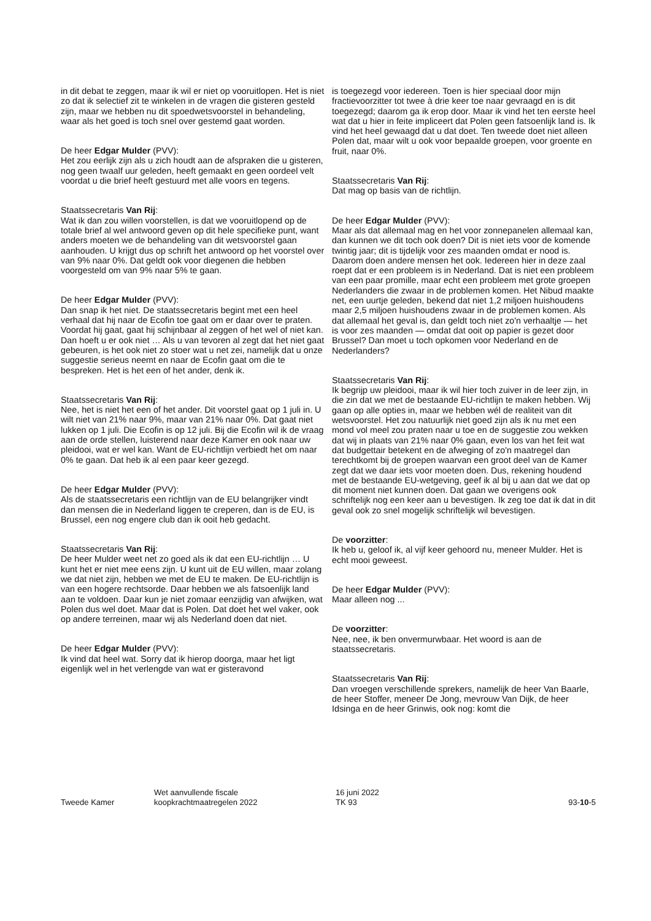in dit debat te zeggen, maar ik wil er niet op vooruitlopen. Het is niet zo dat ik selectief zit te winkelen in de vragen die gisteren gesteld zijn, maar we hebben nu dit spoedwets­voorstel in behandeling, waar als het goed is toch snel over gestemd gaat worden.
De heer Edgar Mulder (PVV):
Het zou eerlijk zijn als u zich houdt aan de afspraken die u gisteren, nog geen twaalf uur geleden, heeft gemaakt en geen oordeel velt voordat u die brief heeft gestuurd met alle voors en tegens.
Staatssecretaris Van Rij:
Wat ik dan zou willen voorstellen, is dat we vooruitlopend op de totale brief al wel antwoord geven op dit hele speci­fieke punt, want anders moeten we de behandeling van dit wetsvoorstel gaan aanhouden. U krijgt dus op schrift het antwoord op het voorstel over van 9% naar 0%. Dat geldt ook voor diegenen die hebben voorgesteld om van 9% naar 5% te gaan.
De heer Edgar Mulder (PVV):
Dan snap ik het niet. De staatssecretaris begint met een heel verhaal dat hij naar de Ecofin toe gaat om er daar over te praten. Voordat hij gaat, gaat hij schijnbaar al zeggen of het wel of niet kan. Dan hoeft u er ook niet … Als u van tevoren al zegt dat het niet gaat gebeuren, is het ook niet zo stoer wat u net zei, namelijk dat u onze suggestie serieus neemt en naar de Ecofin gaat om die te bespreken. Het is het een of het ander, denk ik.
Staatssecretaris Van Rij:
Nee, het is niet het een of het ander. Dit voorstel gaat op 1 juli in. U wilt niet van 21% naar 9%, maar van 21% naar 0%. Dat gaat niet lukken op 1 juli. Die Ecofin is op 12 juli. Bij die Ecofin wil ik de vraag aan de orde stellen, luisterend naar deze Kamer en ook naar uw pleidooi, wat er wel kan. Want de EU-richtlijn verbiedt het om naar 0% te gaan. Dat heb ik al een paar keer gezegd.
De heer Edgar Mulder (PVV):
Als de staatssecretaris een richtlijn van de EU belangrijker vindt dan mensen die in Nederland liggen te creperen, dan is de EU, is Brussel, een nog engere club dan ik ooit heb gedacht.
Staatssecretaris Van Rij:
De heer Mulder weet net zo goed als ik dat een EU-richtlijn … U kunt het er niet mee eens zijn. U kunt uit de EU willen, maar zolang we dat niet zijn, hebben we met de EU te maken. De EU-richtlijn is van een hogere rechtsorde. Daar hebben we als fatsoenlijk land aan te voldoen. Daar kun je niet zomaar eenzijdig van afwijken, wat Polen dus wel doet. Maar dat is Polen. Dat doet het wel vaker, ook op andere terreinen, maar wij als Nederland doen dat niet.
De heer Edgar Mulder (PVV):
Ik vind dat heel wat. Sorry dat ik hierop doorga, maar het ligt eigenlijk wel in het verlengde van wat er gisteravond
is toegezegd voor iedereen. Toen is hier speciaal door mijn fractievoorzitter tot twee à drie keer toe naar gevraagd en is dit toegezegd; daarom ga ik erop door. Maar ik vind het ten eerste heel wat dat u hier in feite impliceert dat Polen geen fatsoenlijk land is. Ik vind het heel gewaagd dat u dat doet. Ten tweede doet niet alleen Polen dat, maar wilt u ook voor bepaalde groepen, voor groente en fruit, naar 0%.
Staatssecretaris Van Rij:
Dat mag op basis van de richtlijn.
De heer Edgar Mulder (PVV):
Maar als dat allemaal mag en het voor zonnepanelen alle­maal kan, dan kunnen we dit toch ook doen? Dit is niet iets voor de komende twintig jaar; dit is tijdelijk voor zes maanden omdat er nood is. Daarom doen andere mensen het ook. Iedereen hier in deze zaal roept dat er een probleem is in Nederland. Dat is niet een probleem van een paar promille, maar echt een probleem met grote groepen Nederlanders die zwaar in de problemen komen. Het Nibud maakte net, een uurtje geleden, bekend dat niet 1,2 miljoen huishoudens maar 2,5 miljoen huishoudens zwaar in de problemen komen. Als dat allemaal het geval is, dan geldt toch niet zo'n verhaaltje — het is voor zes maanden — omdat dat ooit op papier is gezet door Brussel? Dan moet u toch opkomen voor Nederland en de Nederlanders?
Staatssecretaris Van Rij:
Ik begrijp uw pleidooi, maar ik wil hier toch zuiver in de leer zijn, in die zin dat we met de bestaande EU-richtlijn te maken hebben. Wij gaan op alle opties in, maar we hebben wél de realiteit van dit wetsvoorstel. Het zou natuurlijk niet goed zijn als ik nu met een mond vol meel zou praten naar u toe en de suggestie zou wekken dat wij in plaats van 21% naar 0% gaan, even los van het feit wat dat budgettair betekent en de afweging of zo'n maatregel dan terechtkomt bij de groepen waarvan een groot deel van de Kamer zegt dat we daar iets voor moeten doen. Dus, rekening houdend met de bestaande EU-wetgeving, geef ik al bij u aan dat we dat op dit moment niet kunnen doen. Dat gaan we overigens ook schriftelijk nog een keer aan u bevestigen. Ik zeg toe dat ik dat in dit geval ook zo snel mogelijk schriftelijk wil bevestigen.
De voorzitter:
Ik heb u, geloof ik, al vijf keer gehoord nu, meneer Mulder. Het is echt mooi geweest.
De heer Edgar Mulder (PVV):
Maar alleen nog ...
De voorzitter:
Nee, nee, ik ben onvermurwbaar. Het woord is aan de staatssecretaris.
Staatssecretaris Van Rij:
Dan vroegen verschillende sprekers, namelijk de heer Van Baarle, de heer Stoffer, meneer De Jong, mevrouw Van Dijk, de heer Idsinga en de heer Grinwis, ook nog: komt die
Tweede Kamer
Wet aanvullende fiscale
koopkrachtmaatregelen 2022
16 juni 2022
TK 93
93-10-5